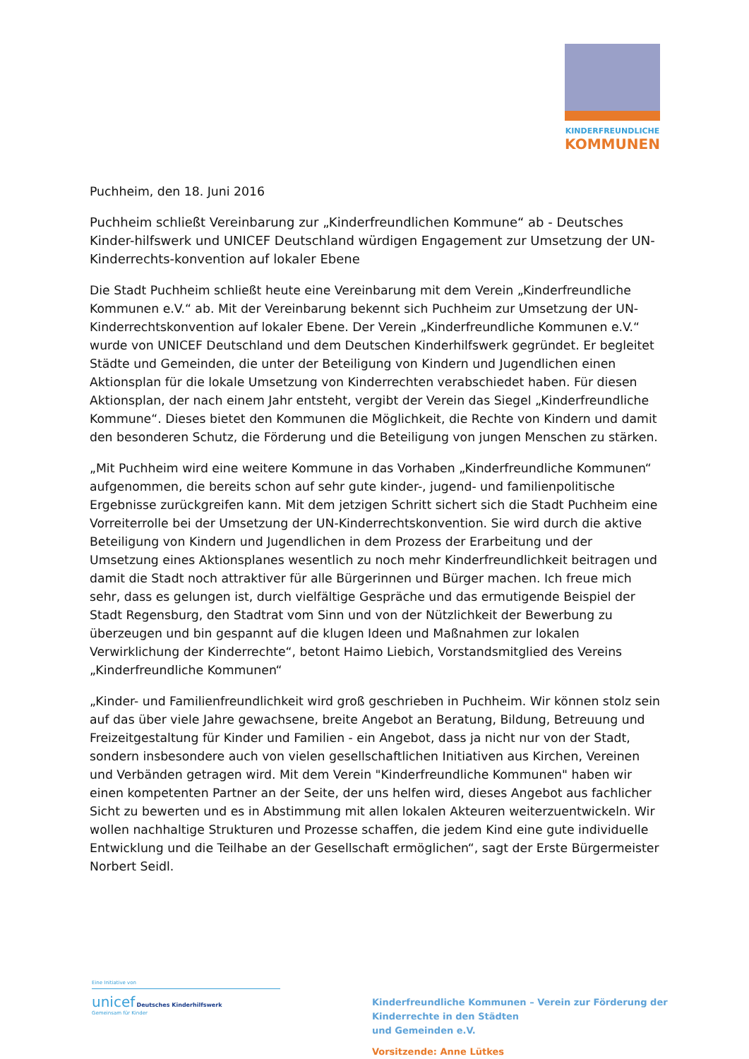KINDERFREUNDLICHE
KOMMUNEN
Puchheim, den 18. Juni 2016
Puchheim schließt Vereinbarung zur „Kinderfreundlichen Kommune“ ab - Deutsches Kinder-hilfswerk und UNICEF Deutschland würdigen Engagement zur Umsetzung der UN-Kinderrechts-konvention auf lokaler Ebene
Die Stadt Puchheim schließt heute eine Vereinbarung mit dem Verein „Kinderfreundliche Kommunen e.V.“ ab. Mit der Vereinbarung bekennt sich Puchheim zur Umsetzung der UN-Kinderrechtskonvention auf lokaler Ebene. Der Verein „Kinderfreundliche Kommunen e.V.“ wurde von UNICEF Deutschland und dem Deutschen Kinderhilfswerk gegründet. Er begleitet Städte und Gemeinden, die unter der Beteiligung von Kindern und Jugendlichen einen Aktionsplan für die lokale Umsetzung von Kinderrechten verabschiedet haben. Für diesen Aktionsplan, der nach einem Jahr entsteht, vergibt der Verein das Siegel „Kinderfreundliche Kommune“. Dieses bietet den Kommunen die Möglichkeit, die Rechte von Kindern und damit den besonderen Schutz, die Förderung und die Beteiligung von jungen Menschen zu stärken.
„Mit Puchheim wird eine weitere Kommune in das Vorhaben „Kinderfreundliche Kommunen“ aufgenommen, die bereits schon auf sehr gute kinder-, jugend- und familienpolitische Ergebnisse zurückgreifen kann. Mit dem jetzigen Schritt sichert sich die Stadt Puchheim eine Vorreiterrolle bei der Umsetzung der UN-Kinderrechtskonvention. Sie wird durch die aktive Beteiligung von Kindern und Jugendlichen in dem Prozess der Erarbeitung und der Umsetzung eines Aktionsplanes wesentlich zu noch mehr Kinderfreundlichkeit beitragen und damit die Stadt noch attraktiver für alle Bürgerinnen und Bürger machen. Ich freue mich sehr, dass es gelungen ist, durch vielfältige Gespräche und das ermutigende Beispiel der Stadt Regensburg, den Stadtrat vom Sinn und von der Nützlichkeit der Bewerbung zu überzeugen und bin gespannt auf die klugen Ideen und Maßnahmen zur lokalen Verwirklichung der Kinderrechte“, betont Haimo Liebich, Vorstandsmitglied des Vereins „Kinderfreundliche Kommunen“
„Kinder- und Familienfreundlichkeit wird groß geschrieben in Puchheim. Wir können stolz sein auf das über viele Jahre gewachsene, breite Angebot an Beratung, Bildung, Betreuung und Freizeitgestaltung für Kinder und Familien - ein Angebot, dass ja nicht nur von der Stadt, sondern insbesondere auch von vielen gesellschaftlichen Initiativen aus Kirchen, Vereinen und Verbänden getragen wird. Mit dem Verein "Kinderfreundliche Kommunen" haben wir einen kompetenten Partner an der Seite, der uns helfen wird, dieses Angebot aus fachlicher Sicht zu bewerten und es in Abstimmung mit allen lokalen Akteuren weiterzuentwickeln. Wir wollen nachhaltige Strukturen und Prozesse schaffen, die jedem Kind eine gute individuelle Entwicklung und die Teilhabe an der Gesellschaft ermöglichen“, sagt der Erste Bürgermeister Norbert Seidl.
Eine Initiative von
unicef Deutsches Kinderhilfswerk
Gemeinsam für Kinder
Kinderfreundliche Kommunen – Verein zur Förderung der Kinderrechte in den Städten
und Gemeinden e.V.
Vorsitzende: Anne Lütkes